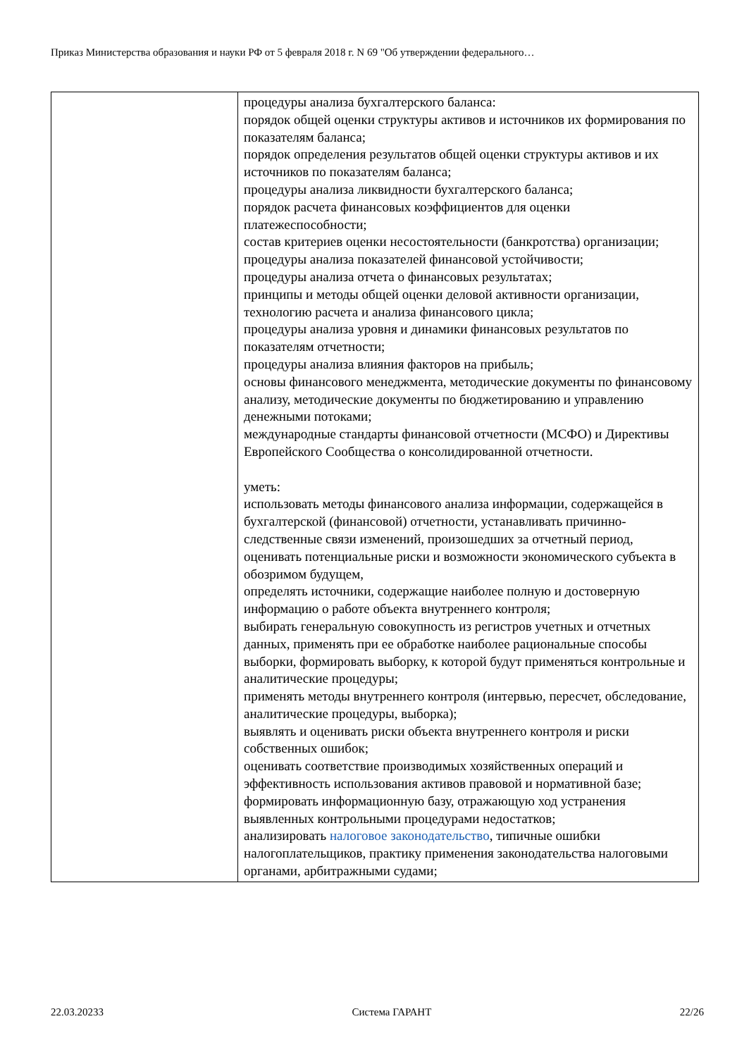Приказ Министерства образования и науки РФ от 5 февраля 2018 г. N 69 "Об утверждении федерального…
| | процедуры анализа бухгалтерского баланса: порядок общей оценки структуры активов и источников их формирования по показателям баланса; порядок определения результатов общей оценки структуры активов и их источников по показателям баланса; процедуры анализа ликвидности бухгалтерского баланса; порядок расчета финансовых коэффициентов для оценки платежеспособности; состав критериев оценки несостоятельности (банкротства) организации; процедуры анализа показателей финансовой устойчивости; процедуры анализа отчета о финансовых результатах; принципы и методы общей оценки деловой активности организации, технологию расчета и анализа финансового цикла; процедуры анализа уровня и динамики финансовых результатов по показателям отчетности; процедуры анализа влияния факторов на прибыль; основы финансового менеджмента, методические документы по финансовому анализу, методические документы по бюджетированию и управлению денежными потоками; международные стандарты финансовой отчетности (МСФО) и Директивы Европейского Сообщества о консолидированной отчетности. уметь: использовать методы финансового анализа информации, содержащейся в бухгалтерской (финансовой) отчетности, устанавливать причинно-следственные связи изменений, произошедших за отчетный период, оценивать потенциальные риски и возможности экономического субъекта в обозримом будущем, определять источники, содержащие наиболее полную и достоверную информацию о работе объекта внутреннего контроля; выбирать генеральную совокупность из регистров учетных и отчетных данных, применять при ее обработке наиболее рациональные способы выборки, формировать выборку, к которой будут применяться контрольные и аналитические процедуры; применять методы внутреннего контроля (интервью, пересчет, обследование, аналитические процедуры, выборка); выявлять и оценивать риски объекта внутреннего контроля и риски собственных ошибок; оценивать соответствие производимых хозяйственных операций и эффективность использования активов правовой и нормативной базе; формировать информационную базу, отражающую ход устранения выявленных контрольными процедурами недостатков; анализировать налоговое законодательство , типичные ошибки налогоплательщиков, практику применения законодательства налоговыми органами, арбитражными судами; |
22.03.20233 Система ГАРАНТ 22/26